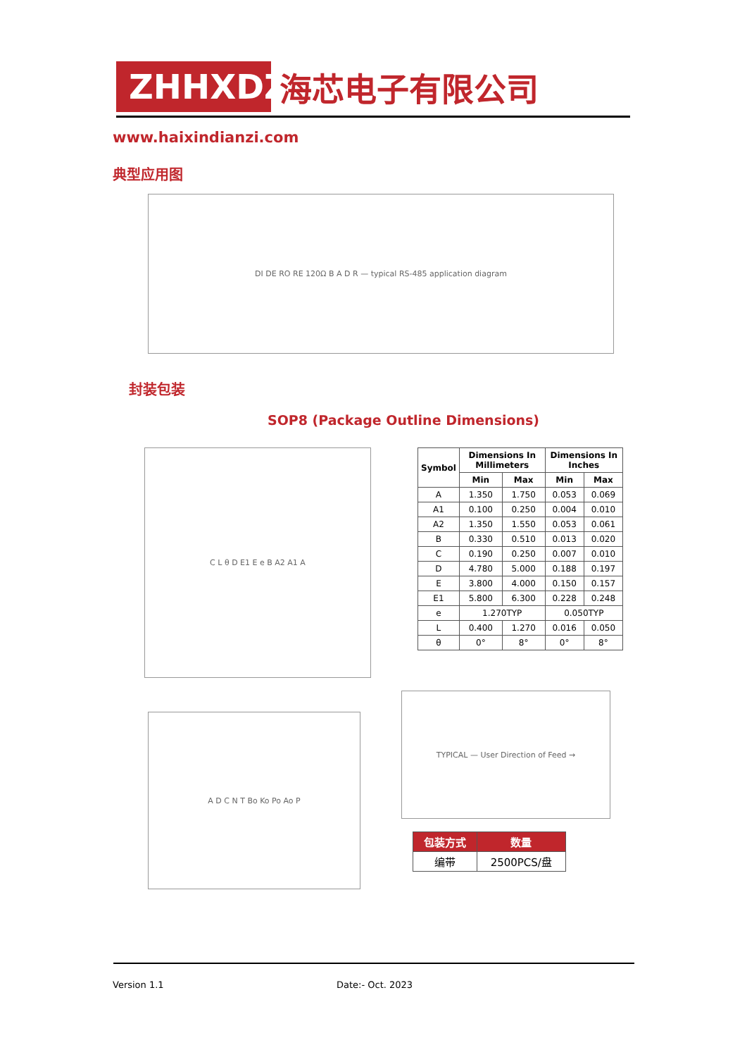ZHHXDZ
海芯电子有限公司
www.haixindianzi.com
典型应用图
DI DE RO RE 120Ω B A D R — typical RS-485 application diagram
封装包装
SOP8 (Package Outline Dimensions)
C L θ D E1 E e B A2 A1 A
| Symbol | Dimensions In Millimeters | | Dimensions In Inches | |
| --- | --- | --- | --- | --- |
| | Min | Max | Min | Max |
| A | 1.350 | 1.750 | 0.053 | 0.069 |
| A1 | 0.100 | 0.250 | 0.004 | 0.010 |
| A2 | 1.350 | 1.550 | 0.053 | 0.061 |
| B | 0.330 | 0.510 | 0.013 | 0.020 |
| C | 0.190 | 0.250 | 0.007 | 0.010 |
| D | 4.780 | 5.000 | 0.188 | 0.197 |
| E | 3.800 | 4.000 | 0.150 | 0.157 |
| E1 | 5.800 | 6.300 | 0.228 | 0.248 |
| e | 1.270TYP | | 0.050TYP | |
| L | 0.400 | 1.270 | 0.016 | 0.050 |
| θ | 0° | 8° | 0° | 8° |
A D C N T Bo Ko Po Ao P
TYPICAL — User Direction of Feed →
| 包装方式 | 数量 |
| --- | --- |
| 编带 | 2500PCS/盘 |
Version 1.1 Date:- Oct. 2023